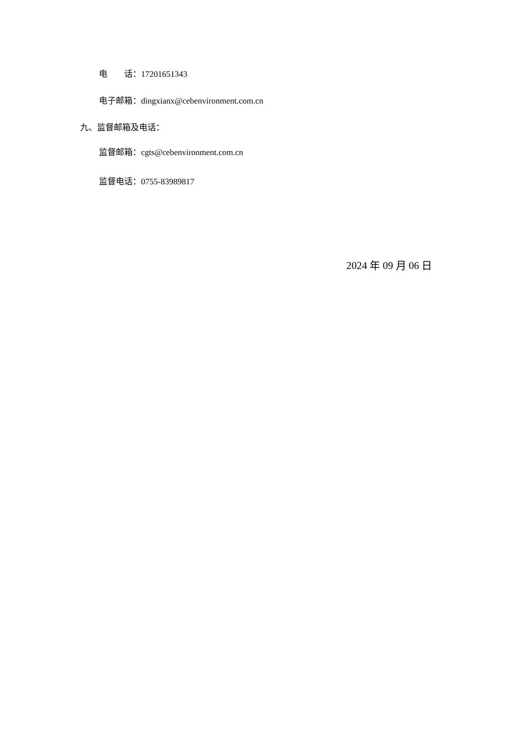电 话：17201651343
电子邮箱：dingxianx@cebenvironment.com.cn
九、监督邮箱及电话：
监督邮箱：cgts@cebenvironment.com.cn
监督电话：0755-83989817
2024 年 09 月 06 日